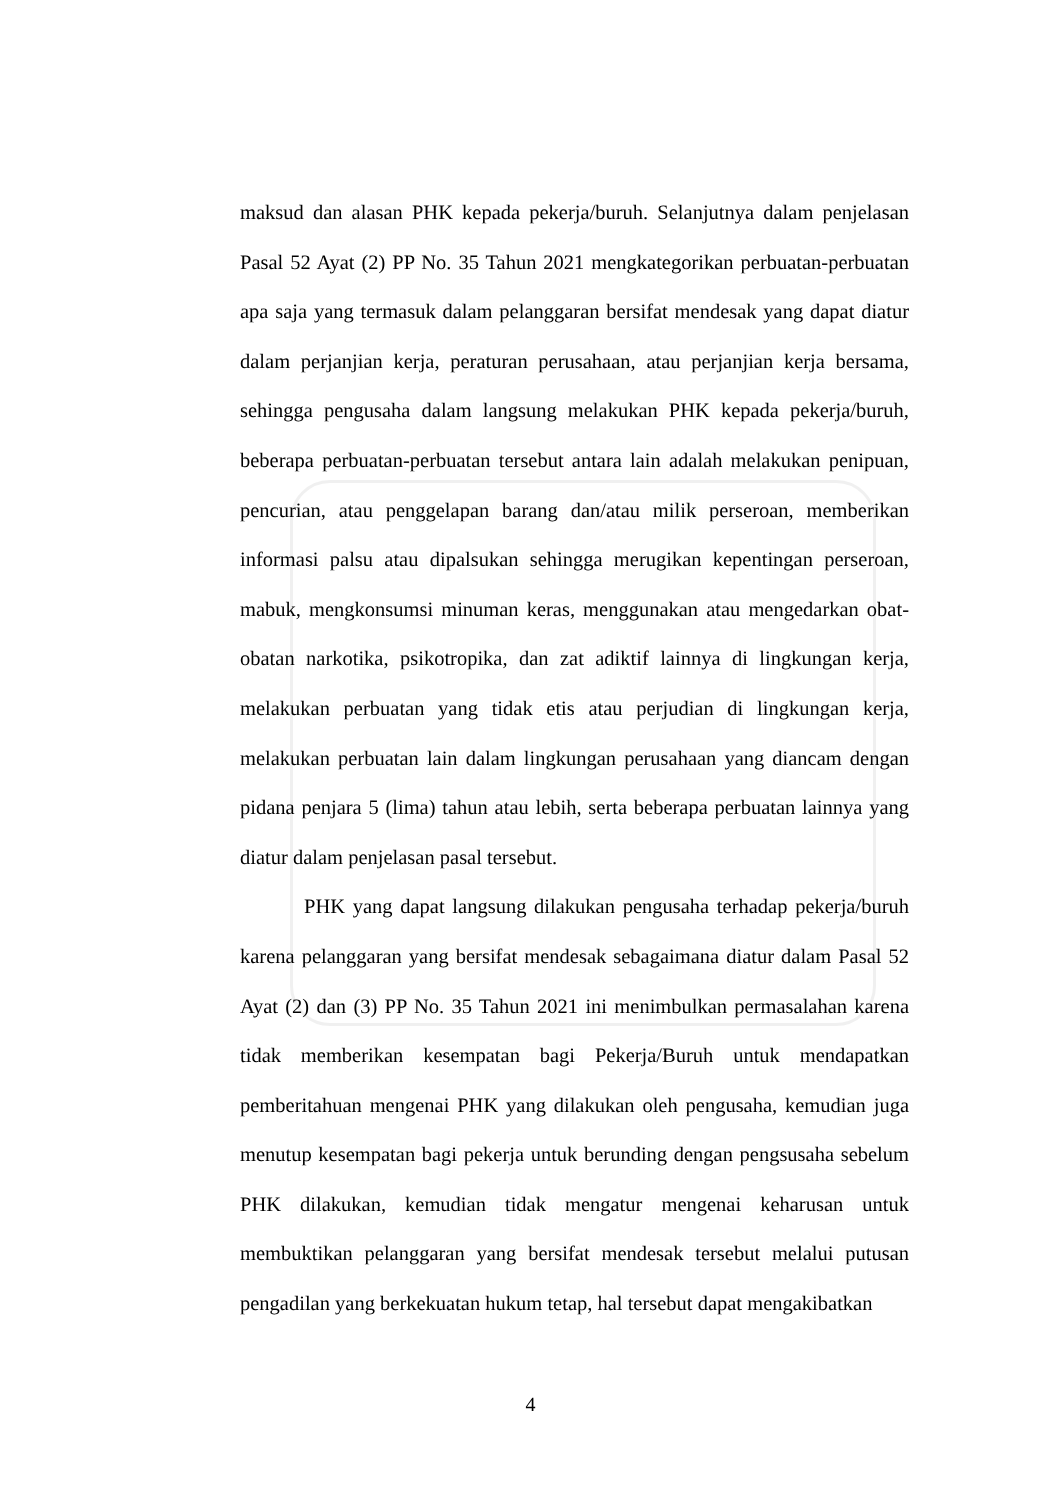maksud dan alasan PHK kepada pekerja/buruh. Selanjutnya dalam penjelasan Pasal 52 Ayat (2) PP No. 35 Tahun 2021 mengkategorikan perbuatan-perbuatan apa saja yang termasuk dalam pelanggaran bersifat mendesak yang dapat diatur dalam perjanjian kerja, peraturan perusahaan, atau perjanjian kerja bersama, sehingga pengusaha dalam langsung melakukan PHK kepada pekerja/buruh, beberapa perbuatan-perbuatan tersebut antara lain adalah melakukan penipuan, pencurian, atau penggelapan barang dan/atau milik perseroan, memberikan informasi palsu atau dipalsukan sehingga merugikan kepentingan perseroan, mabuk, mengkonsumsi minuman keras, menggunakan atau mengedarkan obat-obatan narkotika, psikotropika, dan zat adiktif lainnya di lingkungan kerja, melakukan perbuatan yang tidak etis atau perjudian di lingkungan kerja, melakukan perbuatan lain dalam lingkungan perusahaan yang diancam dengan pidana penjara 5 (lima) tahun atau lebih, serta beberapa perbuatan lainnya yang diatur dalam penjelasan pasal tersebut.
PHK yang dapat langsung dilakukan pengusaha terhadap pekerja/buruh karena pelanggaran yang bersifat mendesak sebagaimana diatur dalam Pasal 52 Ayat (2) dan (3) PP No. 35 Tahun 2021 ini menimbulkan permasalahan karena tidak memberikan kesempatan bagi Pekerja/Buruh untuk mendapatkan pemberitahuan mengenai PHK yang dilakukan oleh pengusaha, kemudian juga menutup kesempatan bagi pekerja untuk berunding dengan pengsusaha sebelum PHK dilakukan, kemudian tidak mengatur mengenai keharusan untuk membuktikan pelanggaran yang bersifat mendesak tersebut melalui putusan pengadilan yang berkekuatan hukum tetap, hal tersebut dapat mengakibatkan
4